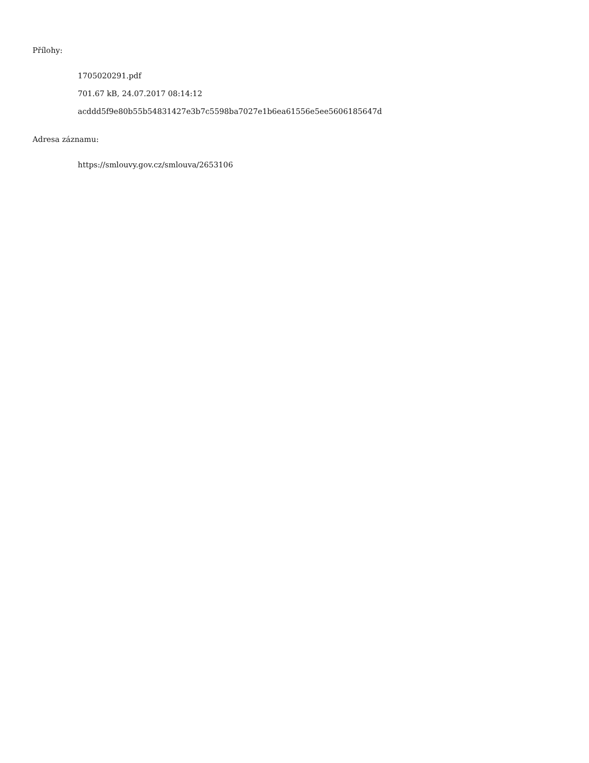Přílohy:
1705020291.pdf
701.67 kB, 24.07.2017 08:14:12
acddd5f9e80b55b54831427e3b7c5598ba7027e1b6ea61556e5ee5606185647d
Adresa záznamu:
https://smlouvy.gov.cz/smlouva/2653106